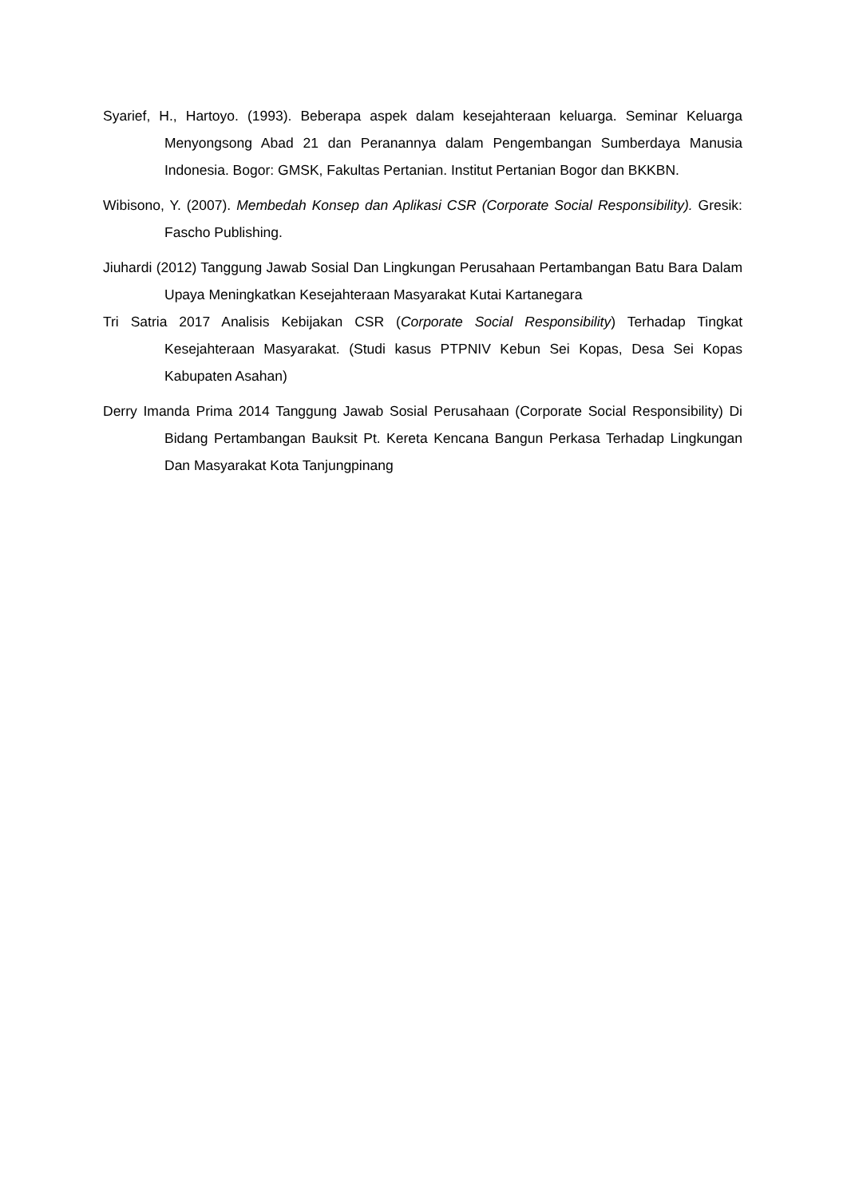Syarief, H., Hartoyo. (1993). Beberapa aspek dalam kesejahteraan keluarga. Seminar Keluarga Menyongsong Abad 21 dan Peranannya dalam Pengembangan Sumberdaya Manusia Indonesia. Bogor: GMSK, Fakultas Pertanian. Institut Pertanian Bogor dan BKKBN.
Wibisono, Y. (2007). Membedah Konsep dan Aplikasi CSR (Corporate Social Responsibility). Gresik: Fascho Publishing.
Jiuhardi (2012) Tanggung Jawab Sosial Dan Lingkungan Perusahaan Pertambangan Batu Bara Dalam Upaya Meningkatkan Kesejahteraan Masyarakat Kutai Kartanegara
Tri Satria 2017 Analisis Kebijakan CSR (Corporate Social Responsibility) Terhadap Tingkat Kesejahteraan Masyarakat. (Studi kasus PTPNIV Kebun Sei Kopas, Desa Sei Kopas Kabupaten Asahan)
Derry Imanda Prima 2014 Tanggung Jawab Sosial Perusahaan (Corporate Social Responsibility) Di Bidang Pertambangan Bauksit Pt. Kereta Kencana Bangun Perkasa Terhadap Lingkungan Dan Masyarakat Kota Tanjungpinang